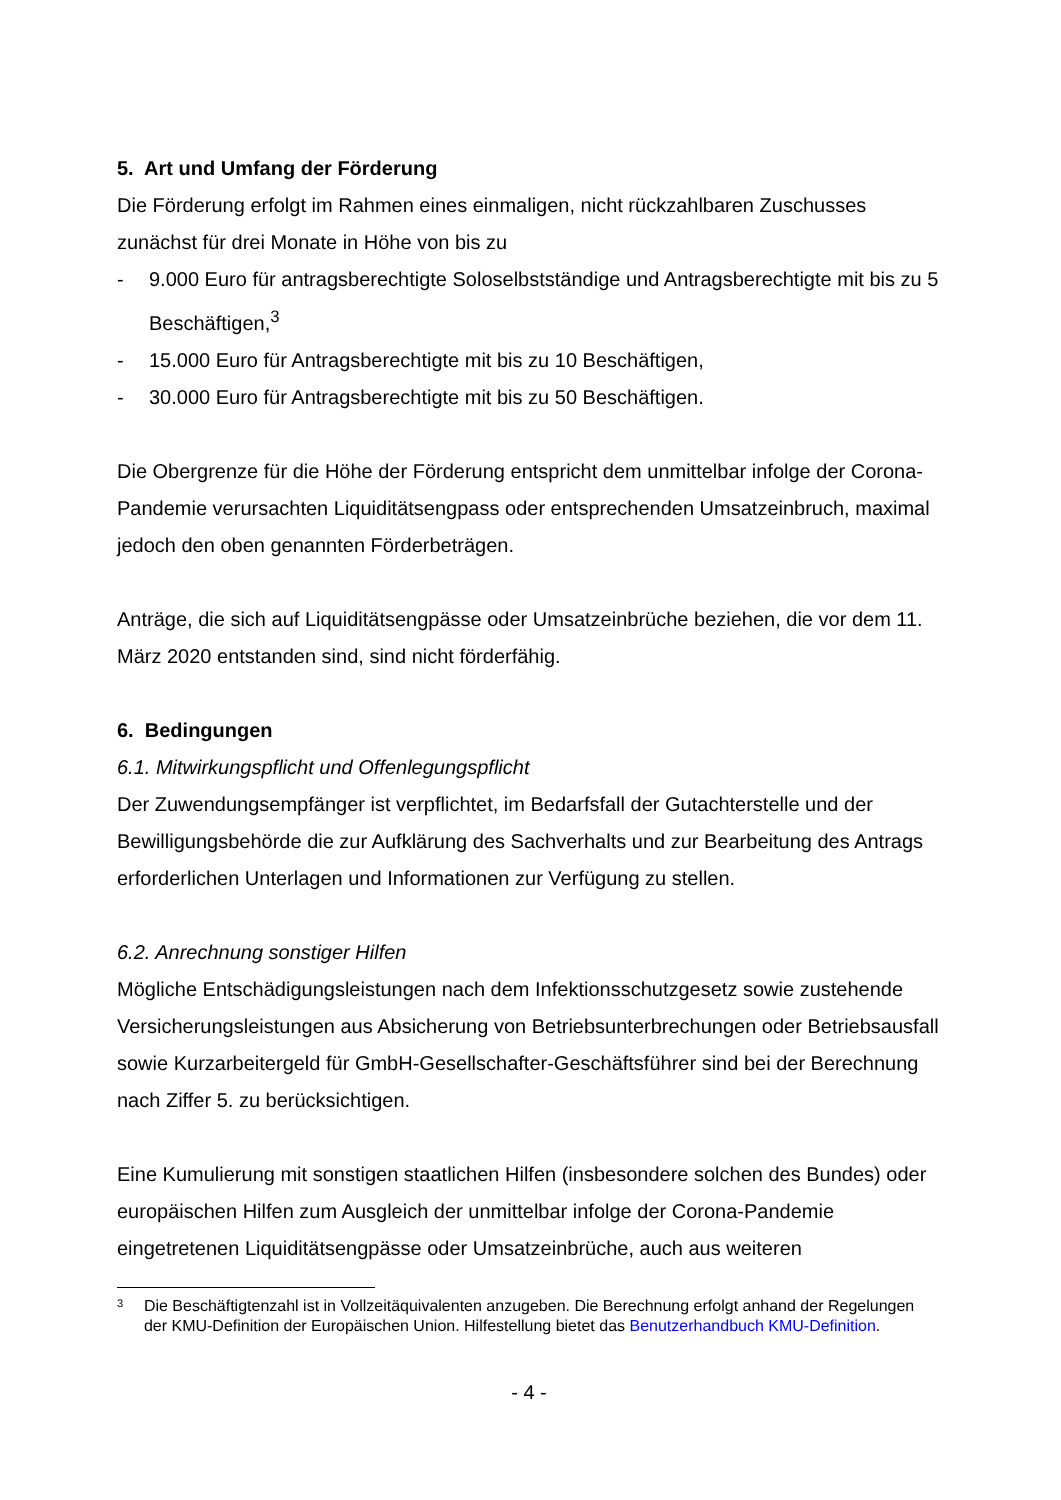5. Art und Umfang der Förderung
Die Förderung erfolgt im Rahmen eines einmaligen, nicht rückzahlbaren Zuschusses zunächst für drei Monate in Höhe von bis zu
- 9.000 Euro für antragsberechtigte Soloselbstständige und Antragsberechtigte mit bis zu 5 Beschäftigen,<sup>3</sup>
- 15.000 Euro für Antragsberechtigte mit bis zu 10 Beschäftigen,
- 30.000 Euro für Antragsberechtigte mit bis zu 50 Beschäftigen.
Die Obergrenze für die Höhe der Förderung entspricht dem unmittelbar infolge der Corona-Pandemie verursachten Liquiditätsengpass oder entsprechenden Umsatzeinbruch, maximal jedoch den oben genannten Förderbeträgen.
Anträge, die sich auf Liquiditätsengpässe oder Umsatzeinbrüche beziehen, die vor dem 11. März 2020 entstanden sind, sind nicht förderfähig.
6. Bedingungen
6.1. Mitwirkungspflicht und Offenlegungspflicht
Der Zuwendungsempfänger ist verpflichtet, im Bedarfsfall der Gutachterstelle und der Bewilligungsbehörde die zur Aufklärung des Sachverhalts und zur Bearbeitung des Antrags erforderlichen Unterlagen und Informationen zur Verfügung zu stellen.
6.2. Anrechnung sonstiger Hilfen
Mögliche Entschädigungsleistungen nach dem Infektionsschutzgesetz sowie zustehende Versicherungsleistungen aus Absicherung von Betriebsunterbrechungen oder Betriebsausfall sowie Kurzarbeitergeld für GmbH-Gesellschafter-Geschäftsführer sind bei der Berechnung nach Ziffer 5. zu berücksichtigen.
Eine Kumulierung mit sonstigen staatlichen Hilfen (insbesondere solchen des Bundes) oder europäischen Hilfen zum Ausgleich der unmittelbar infolge der Corona-Pandemie eingetretenen Liquiditätsengpässe oder Umsatzeinbrüche, auch aus weiteren
3
Die Beschäftigtenzahl ist in Vollzeitäquivalenten anzugeben. Die Berechnung erfolgt anhand der Regelungen der KMU-Definition der Europäischen Union. Hilfestellung bietet das Benutzerhandbuch KMU-Definition.
- 4 -